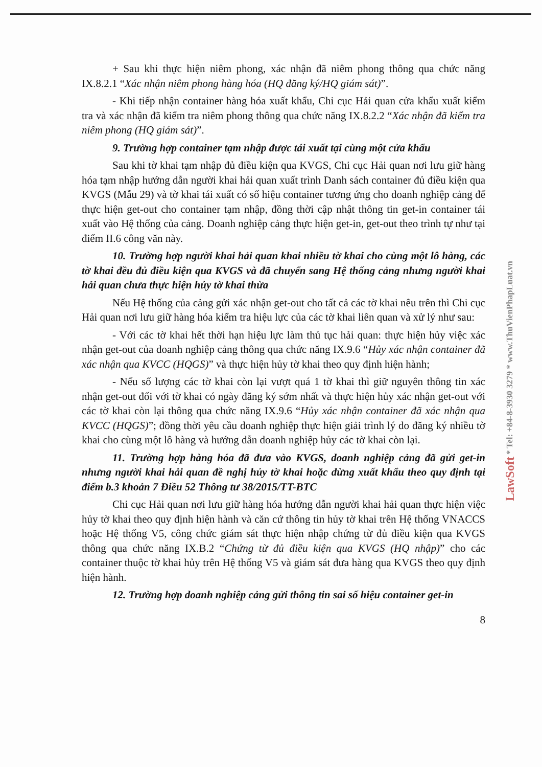+ Sau khi thực hiện niêm phong, xác nhận đã niêm phong thông qua chức năng IX.8.2.1 “Xác nhận niêm phong hàng hóa (HQ đăng ký/HQ giám sát)”.
- Khi tiếp nhận container hàng hóa xuất khẩu, Chi cục Hải quan cửa khẩu xuất kiểm tra và xác nhận đã kiểm tra niêm phong thông qua chức năng IX.8.2.2 “Xác nhận đã kiểm tra niêm phong (HQ giám sát)”.
9. Trường hợp container tạm nhập được tái xuất tại cùng một cửa khẩu
Sau khi tờ khai tạm nhập đủ điều kiện qua KVGS, Chi cục Hải quan nơi lưu giữ hàng hóa tạm nhập hướng dẫn người khai hải quan xuất trình Danh sách container đủ điều kiện qua KVGS (Mẫu 29) và tờ khai tái xuất có số hiệu container tương ứng cho doanh nghiệp cảng để thực hiện get-out cho container tạm nhập, đồng thời cập nhật thông tin get-in container tái xuất vào Hệ thống của cảng. Doanh nghiệp cảng thực hiện get-in, get-out theo trình tự như tại điểm II.6 công văn này.
10. Trường hợp người khai hải quan khai nhiều tờ khai cho cùng một lô hàng, các tờ khai đều đủ điều kiện qua KVGS và đã chuyển sang Hệ thống cảng nhưng người khai hải quan chưa thực hiện hủy tờ khai thừa
Nếu Hệ thống của cảng gửi xác nhận get-out cho tất cả các tờ khai nêu trên thì Chi cục Hải quan nơi lưu giữ hàng hóa kiểm tra hiệu lực của các tờ khai liên quan và xử lý như sau:
- Với các tờ khai hết thời hạn hiệu lực làm thủ tục hải quan: thực hiện hủy việc xác nhận get-out của doanh nghiệp cảng thông qua chức năng IX.9.6 “Hủy xác nhận container đã xác nhận qua KVCC (HQGS)” và thực hiện hủy tờ khai theo quy định hiện hành;
- Nếu số lượng các tờ khai còn lại vượt quá 1 tờ khai thì giữ nguyên thông tin xác nhận get-out đối với tờ khai có ngày đăng ký sớm nhất và thực hiện hủy xác nhận get-out với các tờ khai còn lại thông qua chức năng IX.9.6 “Hủy xác nhận container đã xác nhận qua KVCC (HQGS)”; đồng thời yêu cầu doanh nghiệp thực hiện giải trình lý do đăng ký nhiều tờ khai cho cùng một lô hàng và hướng dẫn doanh nghiệp hủy các tờ khai còn lại.
11. Trường hợp hàng hóa đã đưa vào KVGS, doanh nghiệp cảng đã gửi get-in nhưng người khai hải quan đề nghị hủy tờ khai hoặc dừng xuất khẩu theo quy định tại điểm b.3 khoản 7 Điều 52 Thông tư 38/2015/TT-BTC
Chi cục Hải quan nơi lưu giữ hàng hóa hướng dẫn người khai hải quan thực hiện việc hủy tờ khai theo quy định hiện hành và căn cứ thông tin hủy tờ khai trên Hệ thống VNACCS hoặc Hệ thống V5, công chức giám sát thực hiện nhập chứng từ đủ điều kiện qua KVGS thông qua chức năng IX.B.2 “Chứng từ đủ điều kiện qua KVGS (HQ nhập)” cho các container thuộc tờ khai hủy trên Hệ thống V5 và giám sát đưa hàng qua KVGS theo quy định hiện hành.
12. Trường hợp doanh nghiệp cảng gửi thông tin sai số hiệu container get-in
8
LawSoft * Tel: +84-8-3930 3279 * www.ThuVienPhapLuat.vn